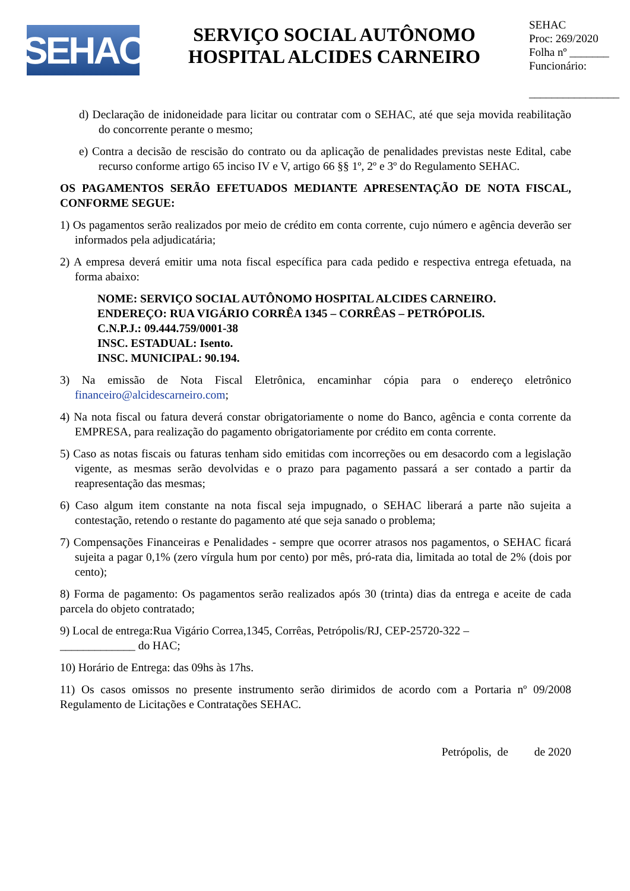SEHAC
SERVIÇO SOCIAL AUTÔNOMO
HOSPITAL ALCIDES CARNEIRO
SEHAC
Proc: 269/2020
Folha nº _______
Funcionário:
________________
d) Declaração de inidoneidade para licitar ou contratar com o SEHAC, até que seja movida reabilitação do concorrente perante o mesmo;
e) Contra a decisão de rescisão do contrato ou da aplicação de penalidades previstas neste Edital, cabe recurso conforme artigo 65 inciso IV e V, artigo 66 §§ 1º, 2º e 3º do Regulamento SEHAC.
OS PAGAMENTOS SERÃO EFETUADOS MEDIANTE APRESENTAÇÃO DE NOTA FISCAL, CONFORME SEGUE:
1) Os pagamentos serão realizados por meio de crédito em conta corrente, cujo número e agência deverão ser informados pela adjudicatária;
2) A empresa deverá emitir uma nota fiscal específica para cada pedido e respectiva entrega efetuada, na forma abaixo:
NOME: SERVIÇO SOCIAL AUTÔNOMO HOSPITAL ALCIDES CARNEIRO.
ENDEREÇO: RUA VIGÁRIO CORRÊA 1345 – CORRÊAS – PETRÓPOLIS.
C.N.P.J.: 09.444.759/0001-38
INSC. ESTADUAL: Isento.
INSC. MUNICIPAL: 90.194.
3) Na emissão de Nota Fiscal Eletrônica, encaminhar cópia para o endereço eletrônico financeiro@alcidescarneiro.com;
4) Na nota fiscal ou fatura deverá constar obrigatoriamente o nome do Banco, agência e conta corrente da EMPRESA, para realização do pagamento obrigatoriamente por crédito em conta corrente.
5) Caso as notas fiscais ou faturas tenham sido emitidas com incorreções ou em desacordo com a legislação vigente, as mesmas serão devolvidas e o prazo para pagamento passará a ser contado a partir da reapresentação das mesmas;
6) Caso algum item constante na nota fiscal seja impugnado, o SEHAC liberará a parte não sujeita a contestação, retendo o restante do pagamento até que seja sanado o problema;
7) Compensações Financeiras e Penalidades - sempre que ocorrer atrasos nos pagamentos, o SEHAC ficará sujeita a pagar 0,1% (zero vírgula hum por cento) por mês, pró-rata dia, limitada ao total de 2% (dois por cento);
8) Forma de pagamento: Os pagamentos serão realizados após 30 (trinta) dias da entrega e aceite de cada parcela do objeto contratado;
9) Local de entrega:Rua Vigário Correa,1345, Corrêas, Petrópolis/RJ, CEP-25720-322 –
_____________ do HAC;
10) Horário de Entrega: das 09hs às 17hs.
11) Os casos omissos no presente instrumento serão dirimidos de acordo com a Portaria nº 09/2008 Regulamento de Licitações e Contratações SEHAC.
Petrópolis, de de 2020